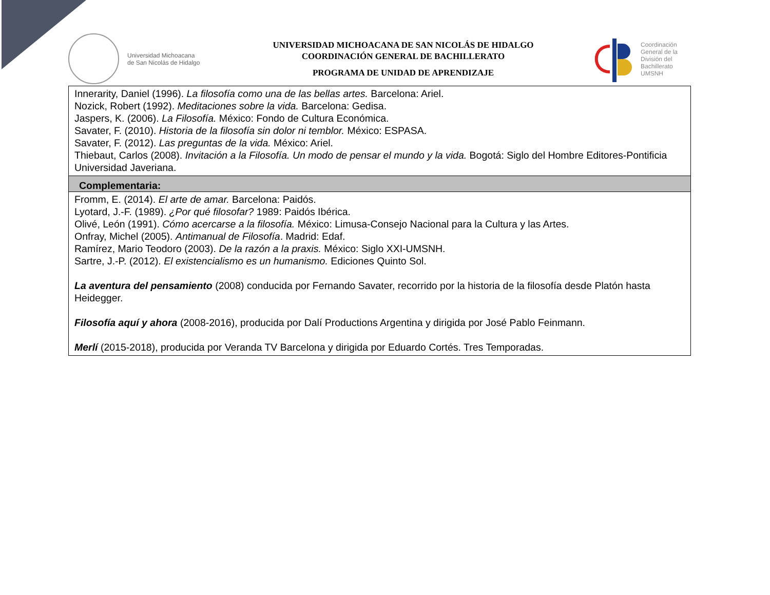Universidad Michoacana
de San Nicolás de Hidalgo
UNIVERSIDAD MICHOACANA DE SAN NICOLÁS DE HIDALGO
COORDINACIÓN GENERAL DE BACHILLERATO
PROGRAMA DE UNIDAD DE APRENDIZAJE
Coordinación
General de la
División del
Bachillerato
UMSNH
| Innerarity, Daniel (1996). La filosofía como una de las bellas artes. Barcelona: Ariel. Nozick, Robert (1992). Meditaciones sobre la vida. Barcelona: Gedisa. Jaspers, K. (2006). La Filosofía. México: Fondo de Cultura Económica. Savater, F. (2010). Historia de la filosofía sin dolor ni temblor. México: ESPASA. Savater, F. (2012). Las preguntas de la vida. México: Ariel. Thiebaut, Carlos (2008). Invitación a la Filosofía. Un modo de pensar el mundo y la vida. Bogotá: Siglo del Hombre Editores-Pontificia Universidad Javeriana. |
| Complementaria: |
| Fromm, E. (2014). El arte de amar. Barcelona: Paidós. Lyotard, J.-F. (1989). ¿Por qué filosofar? 1989: Paidós Ibérica. Olivé, León (1991). Cómo acercarse a la filosofía. México: Limusa-Consejo Nacional para la Cultura y las Artes. Onfray, Michel (2005). Antimanual de Filosofía . Madrid: Edaf. Ramírez, Mario Teodoro (2003). De la razón a la praxis. México: Siglo XXI-UMSNH. Sartre, J.-P. (2012). El existencialismo es un humanismo. Ediciones Quinto Sol. La aventura del pensamiento (2008) conducida por Fernando Savater, recorrido por la historia de la filosofía desde Platón hasta Heidegger. Filosofía aquí y ahora (2008-2016), producida por Dalí Productions Argentina y dirigida por José Pablo Feinmann. Merlí (2015-2018), producida por Veranda TV Barcelona y dirigida por Eduardo Cortés. Tres Temporadas. |